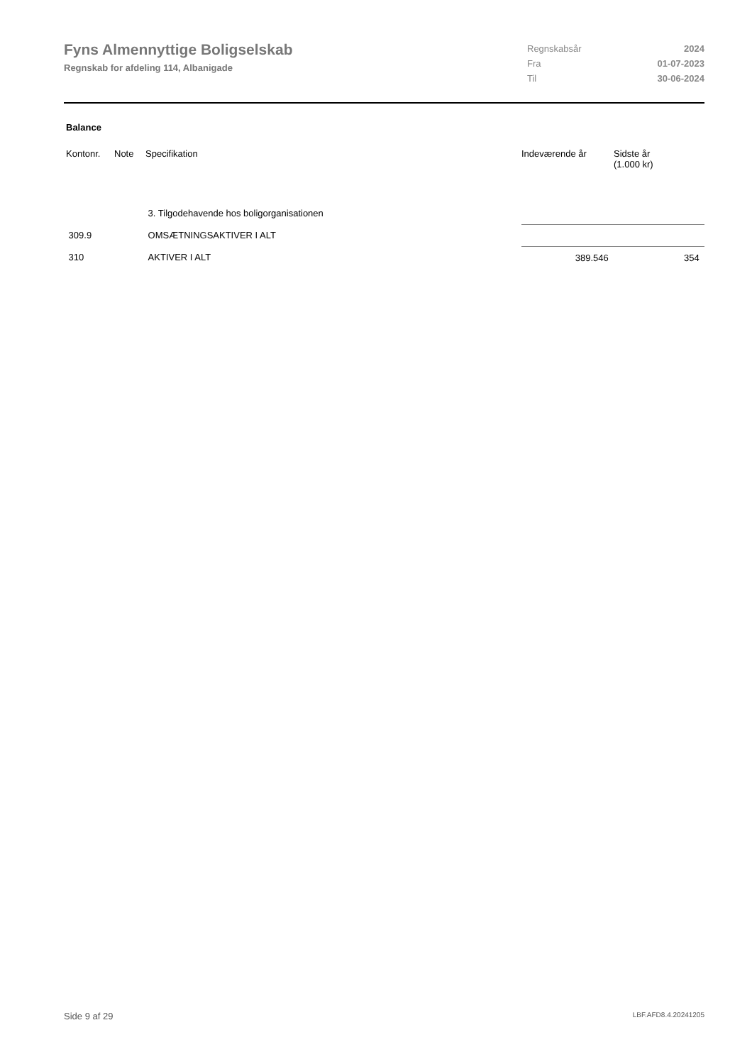Fyns Almennyttige Boligselskab
Regnskab for afdeling 114, Albanigade
| Regnskabsår | 2024 |
| Fra | 01-07-2023 |
| Til | 30-06-2024 |
Balance
| Kontonr. | Note | Specifikation | Indeværende år | Sidste år (1.000 kr) |
| --- | --- | --- | --- | --- |
| | | 3. Tilgodehavende hos boligorganisationen | | |
| 309.9 | | OMSÆTNINGSAKTIVER I ALT | | |
| 310 | | AKTIVER I ALT | 389.546 | 354 |
Side 9 af 29 LBF.AFD8.4.20241205